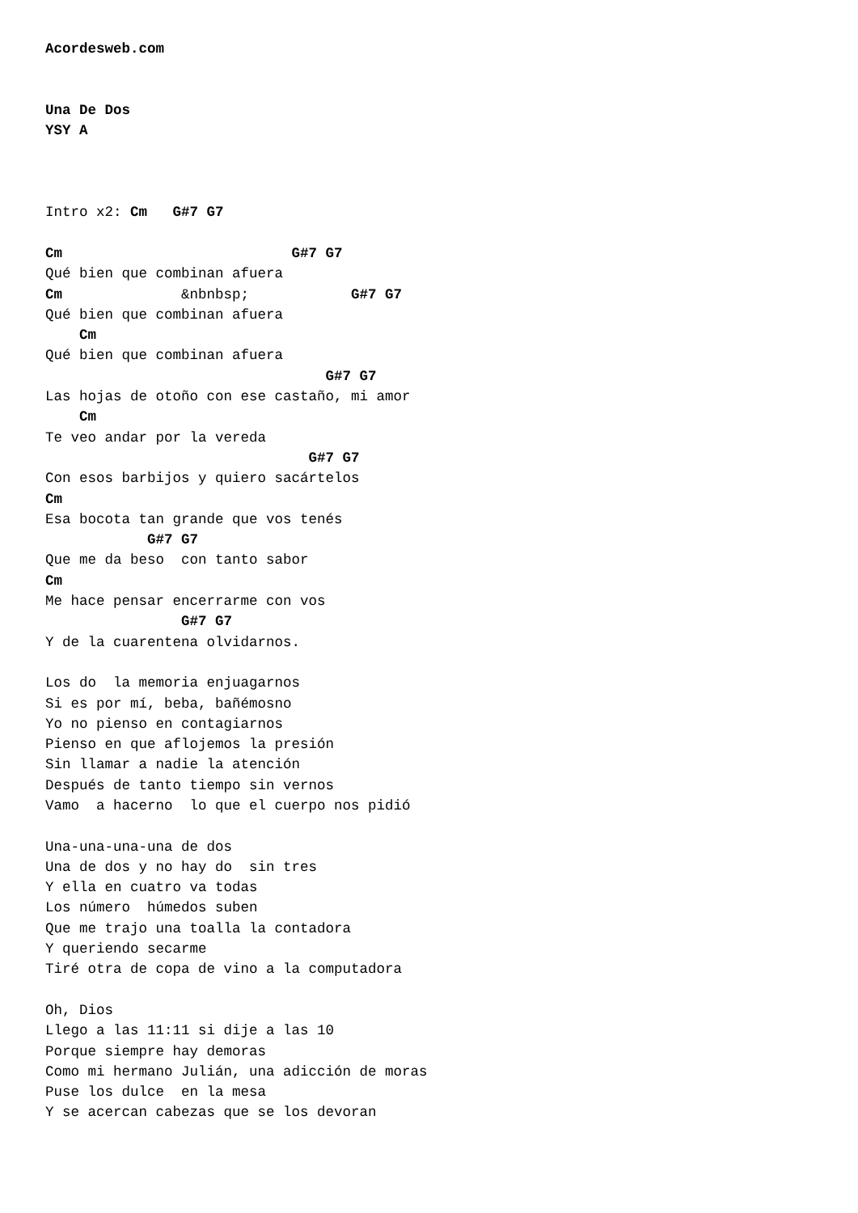Acordesweb.com


Una De Dos
YSY A



Intro x2: Cm   G#7 G7

Cm                           G#7 G7
Qué bien que combinan afuera
Cm              &nbnbsp;            G#7 G7
Qué bien que combinan afuera
    Cm
Qué bien que combinan afuera
                                 G#7 G7
Las hojas de otoño con ese castaño, mi amor
    Cm
Te veo andar por la vereda
                               G#7 G7
Con esos barbijos y quiero sacártelos
Cm
Esa bocota tan grande que vos tenés
            G#7 G7
Que me da beso  con tanto sabor
Cm
Me hace pensar encerrarme con vos
                G#7 G7
Y de la cuarentena olvidarnos.

Los do  la memoria enjuagarnos
Si es por mí, beba, bañémosno
Yo no pienso en contagiarnos
Pienso en que aflojemos la presión
Sin llamar a nadie la atención
Después de tanto tiempo sin vernos
Vamo  a hacerno  lo que el cuerpo nos pidió

Una-una-una-una de dos
Una de dos y no hay do  sin tres
Y ella en cuatro va todas
Los número  húmedos suben
Que me trajo una toalla la contadora
Y queriendo secarme
Tiré otra de copa de vino a la computadora

Oh, Dios
Llego a las 11:11 si dije a las 10
Porque siempre hay demoras
Como mi hermano Julián, una adicción de moras
Puse los dulce  en la mesa
Y se acercan cabezas que se los devoran